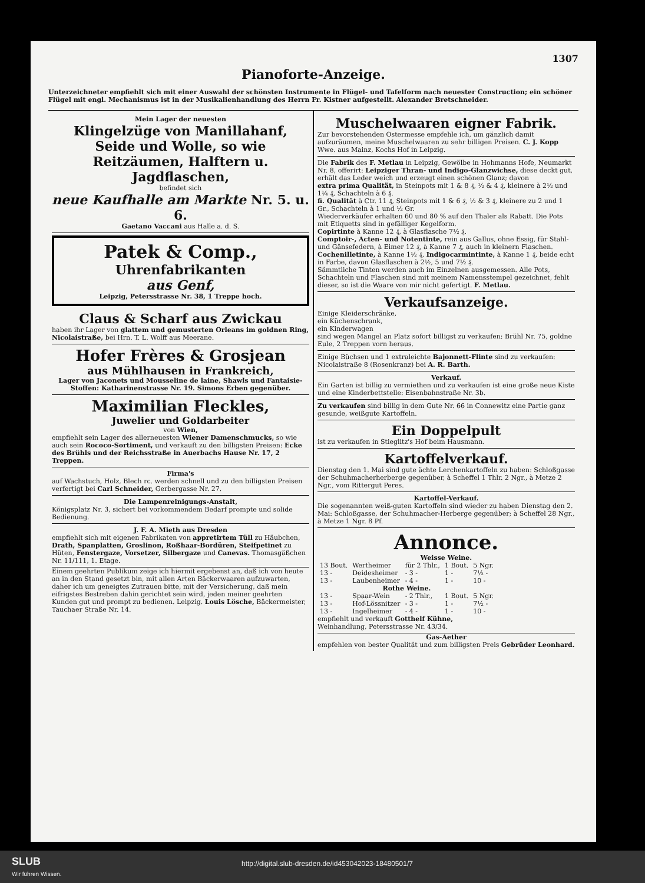1307
Pianoforte-Anzeige.
Unterzeichneter empfiehlt sich mit einer Auswahl der schönsten Instrumente in Flügel- und Tafelform nach neuester Construction; ein schöner Flügel mit engl. Mechanismus ist in der Musikalienhandlung des Herrn Fr. Kistner aufgestellt. Alexander Bretschneider.
Mein Lager der neuesten
Klingelzüge von Manillahanf, Seide und Wolle, so wie Reitzäumen, Halftern u. Jagdflaschen,
befindet sich
neue Kaufhalle am Markte Nr. 5. u. 6.
Gaetano Vaccani aus Halle a. d. S.
Patek & Comp.,
Uhrenfabrikanten
aus Genf,
Leipzig, Petersstrasse Nr. 38, 1 Treppe hoch.
Claus & Scharf aus Zwickau
haben ihr Lager von glattem und gemusterten Orleans im goldnen Ring, Nicolaistraße, bei Hrn. T. L. Wolff aus Meerane.
Hofer Frères & Grosjean
aus Mühlhausen in Frankreich,
Lager von Jaconets und Mousseline de laine, Shawls und Fantaisie-Stoffen: Katharinenstrasse Nr. 19. Simons Erben gegenüber.
Maximilian Fleckles,
Juwelier und Goldarbeiter
von Wien,
empfiehlt sein Lager des allerneuesten Wiener Damenschmucks, so wie auch sein Rococo-Sortiment, und verkauft zu den billigsten Preisen: Ecke des Brühls und der Reichsstraße in Auerbachs Hause Nr. 17, 2 Treppen.
Firma's
auf Wachstuch, Holz, Blech rc. werden schnell und zu den billigsten Preisen verfertigt bei Carl Schneider, Gerbergasse Nr. 27.
Die Lampenreinigungs-Anstalt,
Königsplatz Nr. 3, sichert bei vorkommendem Bedarf prompte und solide Bedienung.
J. F. A. Mieth aus Dresden
empfiehlt sich mit eigenen Fabrikaten von appretirtem Tüll zu Häubchen, Drath, Spanplatten, Groslinon, Roßhaar-Bordüren, Steifpetinet zu Hüten, Fenstergaze, Vorsetzer, Silbergaze und Canevas. Thomasgäßchen Nr. 11/111, 1. Etage.
Einem geehrten Publikum zeige ich hiermit ergebenst an, daß ich von heute an in den Stand gesetzt bin, mit allen Arten Bäckerwaaren aufzuwarten, daher ich um geneigtes Zutrauen bitte, mit der Versicherung, daß mein eifrigstes Bestreben dahin gerichtet sein wird, jeden meiner geehrten Kunden gut und prompt zu bedienen. Leipzig. Louis Lösche, Bäckermeister, Tauchaer Straße Nr. 14.
Muschelwaaren eigner Fabrik.
Zur bevorstehenden Ostermesse empfehle ich, um gänzlich damit aufzuräumen, meine Muschelwaaren zu sehr billigen Preisen. C. J. Kopp Wwe. aus Mainz, Kochs Hof in Leipzig.
Die Fabrik des F. Metlau in Leipzig, Gewölbe in Hohmanns Hofe, Neumarkt Nr. 8, offerirt: Leipziger Thran- und Indigo-Glanzwichse, diese deckt gut, erhält das Leder weich und erzeugt einen schönen Glanz; davon
extra prima Qualität, in Steinpots mit 1 & 8 ₰, ½ & 4 ₰, kleinere à 2½ und 1¼ ₰, Schachteln à 6 ₰.
fi. Qualität à Ctr. 11 ₰, Steinpots mit 1 & 6 ₰, ½ & 3 ₰, kleinere zu 2 und 1 Gr., Schachteln à 1 und ½ Gr.
Wiederverkäufer erhalten 60 und 80 % auf den Thaler als Rabatt. Die Pots mit Etiquetts sind in gefälliger Kegelform.
Copirtinte à Kanne 12 ₰, à Glasflasche 7½ ₰.
Comptoir-, Acten- und Notentinte, rein aus Gallus, ohne Essig, für Stahl- und Gänsefedern, à Eimer 12 ₰, à Kanne 7 ₰, auch in kleinern Flaschen.
Cochenilletinte, à Kanne 1½ ₰, Indigocarmintinte, à Kanne 1 ₰, beide echt in Farbe, davon Glasflaschen à 2½, 5 und 7½ ₰.
Sämmtliche Tinten werden auch im Einzelnen ausgemessen. Alle Pots, Schachteln und Flaschen sind mit meinem Namensstempel gezeichnet, fehlt dieser, so ist die Waare von mir nicht gefertigt. F. Metlau.
Verkaufsanzeige.
Einige Kleiderschränke,
ein Küchenschrank,
ein Kinderwagen
sind wegen Mangel an Platz sofort billigst zu verkaufen: Brühl Nr. 75, goldne Eule, 2 Treppen vorn heraus.
Einige Büchsen und 1 extraleichte Bajonnett-Flinte sind zu verkaufen: Nicolaistraße 8 (Rosenkranz) bei A. R. Barth.
Verkauf.
Ein Garten ist billig zu vermiethen und zu verkaufen ist eine große neue Kiste und eine Kinderbettstelle: Eisenbahnstraße Nr. 3b.
Zu verkaufen sind billig in dem Gute Nr. 66 in Connewitz eine Partie ganz gesunde, weißgute Kartoffeln.
Ein Doppelpult
ist zu verkaufen in Stieglitz's Hof beim Hausmann.
Kartoffelverkauf.
Dienstag den 1. Mai sind gute ächte Lerchenkartoffeln zu haben: Schloßgasse der Schuhmacherherberge gegenüber, à Scheffel 1 Thlr. 2 Ngr., à Metze 2 Ngr., vom Rittergut Peres.
Kartoffel-Verkauf.
Die sogenannten weiß-guten Kartoffeln sind wieder zu haben Dienstag den 2. Mai: Schloßgasse, der Schuhmacher-Herberge gegenüber; à Scheffel 28 Ngr., à Metze 1 Ngr. 8 Pf.
Annonce.
Weisse Weine.
| 13 Bout. | Wertheimer | für 2 Thlr., | 1 Bout. | 5 Ngr. |
| 13 - | Deidesheimer | - 3 - | 1 - | 7½ - |
| 13 - | Laubenheimer | - 4 - | 1 - | 10 - |
| Rothe Weine. | | | | |
| 13 - | Spaar-Wein | - 2 Thlr., | 1 Bout. | 5 Ngr. |
| 13 - | Hof-Lössnitzer | - 3 - | 1 - | 7½ - |
| 13 - | Ingelheimer | - 4 - | 1 - | 10 - |
empfiehlt und verkauft Gotthelf Kühne,
Weinhandlung, Petersstrasse Nr. 43/34.
Gas-Aether
empfehlen von bester Qualität und zum billigsten Preis Gebrüder Leonhard.
SLUB http://digital.slub-dresden.de/id453042023-18480501/7
Wir führen Wissen.